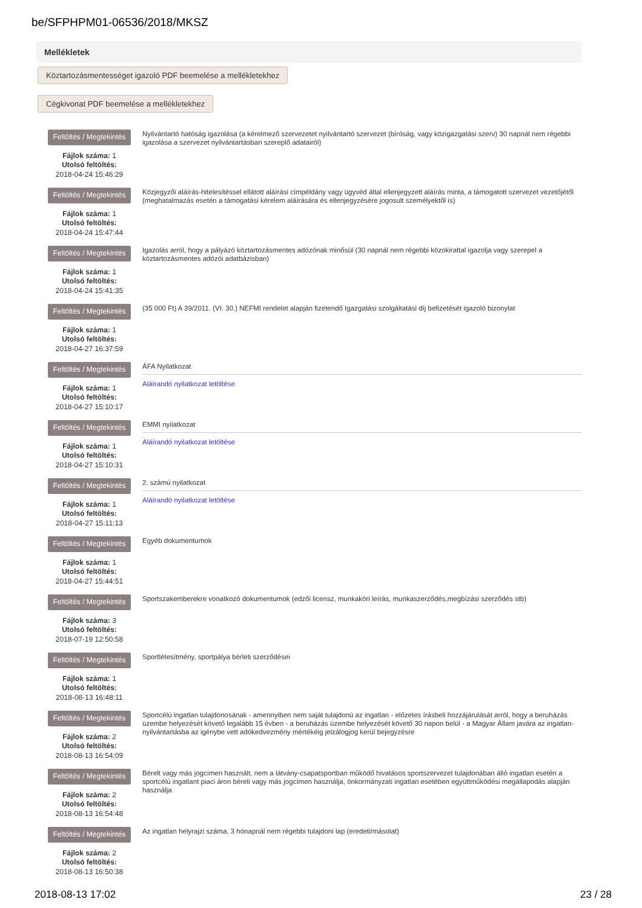be/SFPHPM01-06536/2018/MKSZ
Mellékletek
Köztartozásmentességet igazoló PDF beemelése a mellékletekhez
Cégkivonat PDF beemelése a mellékletekhez
Feltöltés / Megtekintés
Fájlok száma: 1
Utolsó feltöltés:
2018-04-24 15:46:29
Nyilvántartó hatóság igazolása (a kérelmező szervezetet nyilvántartó szervezet (bíróság, vagy közigazgatási szerv) 30 napnál nem régebbi igazolása a szervezet nyilvántartásban szereplő adatairól)
Feltöltés / Megtekintés
Fájlok száma: 1
Utolsó feltöltés:
2018-04-24 15:47:44
Közjegyzői aláírás-hitelesítéssel ellátott aláírási címpéldány vagy ügyvéd által ellenjegyzett aláírás minta, a támogatott szervezet vezetőjétől (meghatalmazás esetén a támogatási kérelem aláírására és ellenjegyzésére jogosult személyektől is)
Feltöltés / Megtekintés
Fájlok száma: 1
Utolsó feltöltés:
2018-04-24 15:41:35
Igazolás arról, hogy a pályázó köztartozásmentes adózónak minősül (30 napnál nem régebbi közokirattal igazolja vagy szerepel a köztartozásmentes adózói adatbázisban)
Feltöltés / Megtekintés
Fájlok száma: 1
Utolsó feltöltés:
2018-04-27 16:37:59
(35 000 Ft) A 39/2011. (VI. 30.) NEFMI rendelet alapján fizetendő Igazgatási szolgáltatási díj befizetését igazoló bizonylat
Feltöltés / Megtekintés
Fájlok száma: 1
Utolsó feltöltés:
2018-04-27 15:10:17
ÁFA Nyilatkozat
Aláírandó nyilatkozat letöltése
Feltöltés / Megtekintés
Fájlok száma: 1
Utolsó feltöltés:
2018-04-27 15:10:31
EMMI nyilatkozat
Aláírandó nyilatkozat letöltése
Feltöltés / Megtekintés
Fájlok száma: 1
Utolsó feltöltés:
2018-04-27 15:11:13
2. számú nyilatkozat
Aláírandó nyilatkozat letöltése
Feltöltés / Megtekintés
Fájlok száma: 1
Utolsó feltöltés:
2018-04-27 15:44:51
Egyéb dokumentumok
Feltöltés / Megtekintés
Fájlok száma: 3
Utolsó feltöltés:
2018-07-19 12:50:58
Sportszakemberekre vonatkozó dokumentumok (edzői licensz, munkaköri leírás, munkaszerződés,megbízási szerződés stb)
Feltöltés / Megtekintés
Fájlok száma: 1
Utolsó feltöltés:
2018-08-13 16:48:11
Sportlétesítmény, sportpálya bérleti szerződései
Feltöltés / Megtekintés
Fájlok száma: 2
Utolsó feltöltés:
2018-08-13 16:54:09
Sportcélú ingatlan tulajdonosának - amennyiben nem saját tulajdonú az ingatlan - előzetes írásbeli hozzájárulását arról, hogy a beruházás üzembe helyezését követő legalább 15 évben - a beruházás üzembe helyezését követő 30 napon belül - a Magyar Állam javára az ingatlan-nyilvántartásba az igénybe vett adókedvezmény mértékéig jelzálogjog kerül bejegyzésre
Feltöltés / Megtekintés
Fájlok száma: 2
Utolsó feltöltés:
2018-08-13 16:54:48
Bérelt vagy más jogcímen használt, nem a látvány-csapatsportban működő hivatásos sportszervezet tulajdonában álló ingatlan esetén a sportcélú ingatlant piaci áron béreli vagy más jogcímen használja, önkormányzati ingatlan esetében együttműködési megállapodás alapján használja
Feltöltés / Megtekintés
Fájlok száma: 2
Utolsó feltöltés:
2018-08-13 16:50:38
Az ingatlan helyrajzi száma, 3 hónapnál nem régebbi tulajdoni lap (eredeti/másolat)
2018-08-13 17:02 23 / 28